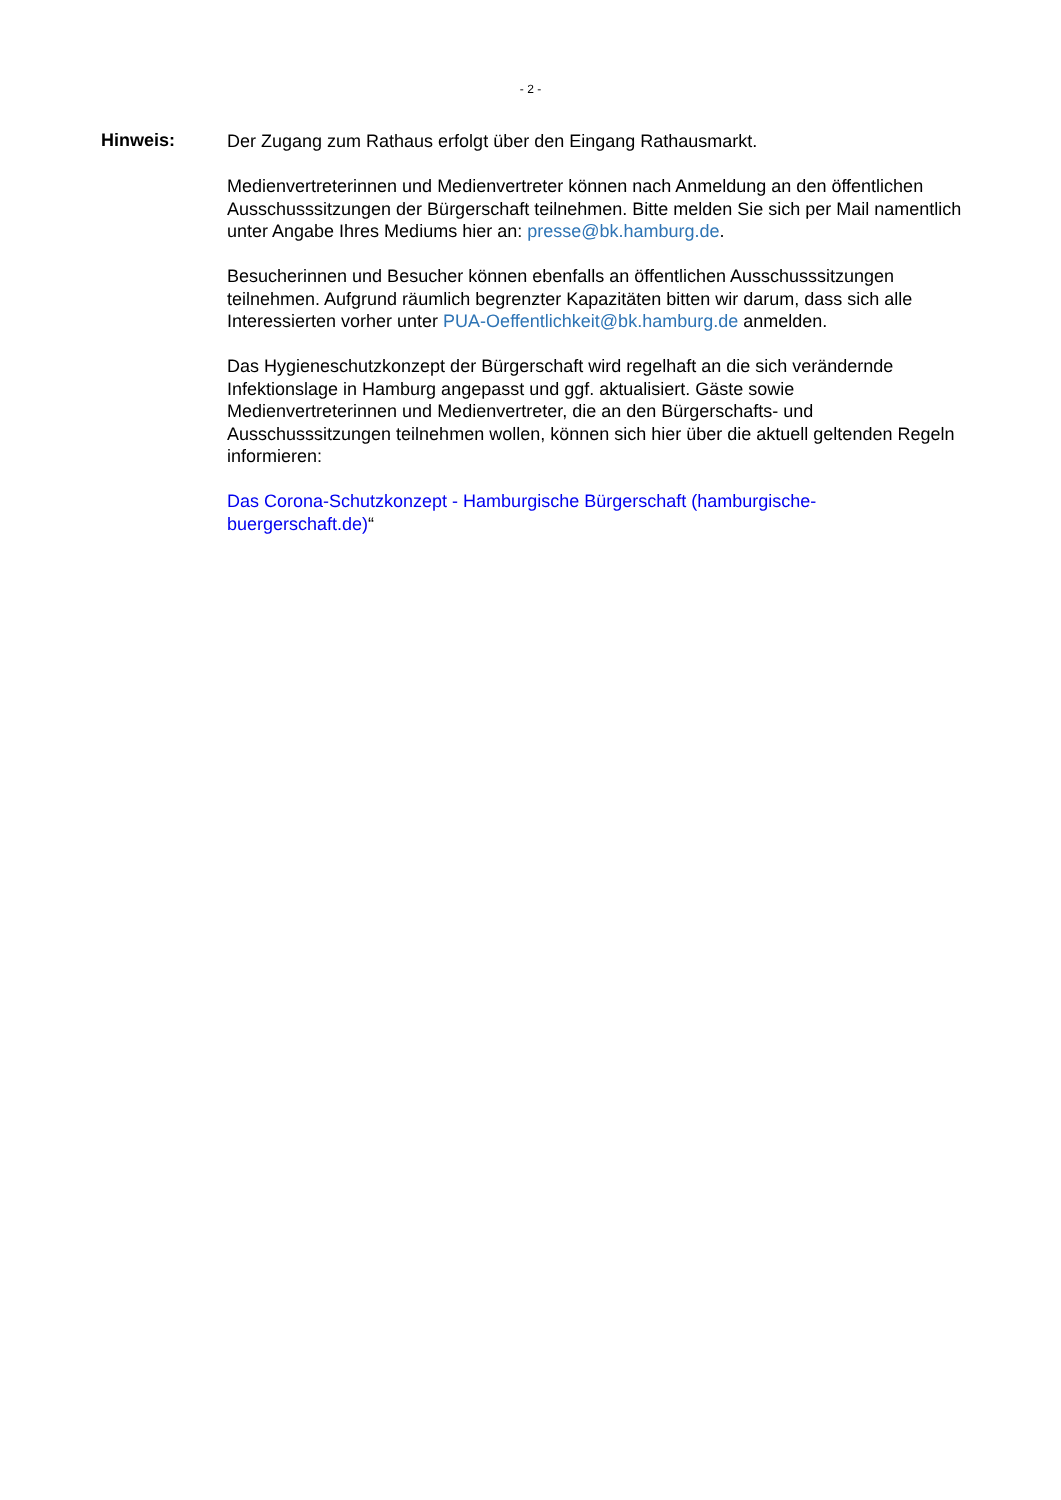- 2 -
Hinweis:
Der Zugang zum Rathaus erfolgt über den Eingang Rathausmarkt.
Medienvertreterinnen und Medienvertreter können nach Anmeldung an den öffentlichen Ausschusssitzungen der Bürgerschaft teilnehmen. Bitte melden Sie sich per Mail namentlich unter Angabe Ihres Mediums hier an: presse@bk.hamburg.de.
Besucherinnen und Besucher können ebenfalls an öffentlichen Ausschusssitzungen teilnehmen. Aufgrund räumlich begrenzter Kapazitäten bitten wir darum, dass sich alle Interessierten vorher unter PUA-Oeffentlichkeit@bk.hamburg.de anmelden.
Das Hygieneschutzkonzept der Bürgerschaft wird regelhaft an die sich verändernde Infektionslage in Hamburg angepasst und ggf. aktualisiert. Gäste sowie Medienvertreterinnen und Medienvertreter, die an den Bürgerschafts- und Ausschusssitzungen teilnehmen wollen, können sich hier über die aktuell geltenden Regeln informieren:
Das Corona-Schutzkonzept - Hamburgische Bürgerschaft (hamburgische-buergerschaft.de)“